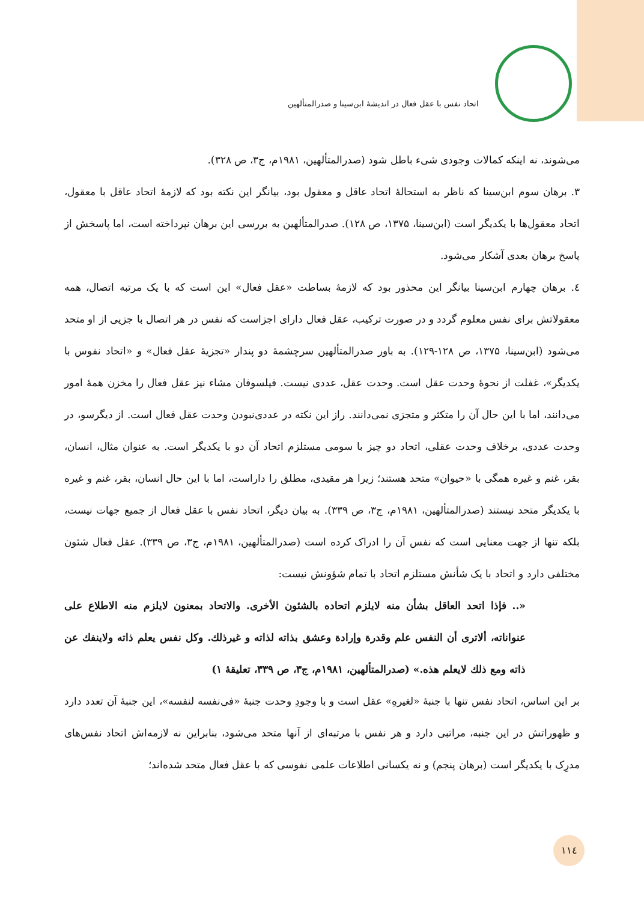اتحاد نفس با عقل فعال در اندیشهٔ ابن‌سینا و صدرالمتألهین
می‌شوند، نه اینکه کمالات وجودی شیء باطل شود (صدرالمتألهین، ۱۹۸۱م، ج۳، ص ۳۲۸).
۳. برهان سوم ابن‌سینا که ناظر به استحالهٔ اتحاد عاقل و معقول بود، بیانگر این نکته بود که لازمهٔ اتحاد عاقل با معقول، اتحاد معقول‌ها با یکدیگر است (ابن‌سینا، ۱۳۷۵، ص ۱۲۸). صدرالمتألهین به بررسی این برهان نپرداخته است، اما پاسخش از پاسخ برهان بعدی آشکار می‌شود.
٤. برهان چهارم ابن‌سینا بیانگر این محذور بود که لازمهٔ بساطت «عقل فعال» این است که با یک مرتبه اتصال، همه معقولاتش برای نفس معلوم گردد و در صورت ترکیب، عقل فعال دارای اجزاست که نفس در هر اتصال با جزیی از او متحد می‌شود (ابن‌سینا، ۱۳۷۵، ص ۱۲۸-۱۲۹). به باور صدرالمتألهین سرچشمهٔ دو پندار «تجزیهٔ عقل فعال» و «اتحاد نفوس با یکدیگر»، غفلت از نحوهٔ وحدت عقل است. وحدت عقل، عددی نیست. فیلسوفان مشاء نیز عقل فعال را مخزن همهٔ امور می‌دانند، اما با این حال آن را متکثر و متجزی نمی‌دانند. راز این نکته در عددی‌نبودن وحدت عقل فعال است. از دیگرسو، در وحدت عددی، برخلاف وحدت عقلی، اتحاد دو چیز با سومی مستلزم اتحاد آن دو با یکدیگر است. به عنوان مثال، انسان، بقر، غنم و غیره همگی با «حیوان» متحد هستند؛ زیرا هر مقیدی، مطلق را داراست، اما با این حال انسان، بقر، غنم و غیره با یکدیگر متحد نیستند (صدرالمتألهین، ۱۹۸۱م، ج۳، ص ۳۳۹). به بیان دیگر، اتحاد نفس با عقل فعال از جمیع جهات نیست، بلکه تنها از جهت معنایی است که نفس آن را ادراک کرده است (صدرالمتألهین، ۱۹۸۱م، ج۳، ص ۳۳۹). عقل فعال شئون مختلفی دارد و اتحاد با یک شأنش مستلزم اتحاد با تمام شؤونش نیست:
«.. فإذا اتحد العاقل بشأن منه لایلزم اتحاده بالشئون الأخری. والاتحاد بمعنون لایلزم منه الاطلاع علی عنواناته، ألاتری أن النفس علم وقدرة وإرادة وعشق بذاته لذاته و غیرذلك. وکل نفس یعلم ذاته ولاینفك عن ذاته ومع ذلك لایعلم هذه.» (صدرالمتألهین، ۱۹۸۱م، ج۳، ص ۳۳۹، تعلیقهٔ ۱)
بر این اساس، اتحاد نفس تنها با جنبهٔ «لغیرهِ» عقل است و با وجودِ وحدت جنبهٔ «فی‌نفسه لنفسه»، این جنبهٔ آن تعدد دارد و ظهوراتش در این جنبه، مراتبی دارد و هر نفس با مرتبه‌ای از آنها متحد می‌شود، بنابراین نه لازمه‌اش اتحاد نفس‌های مدرِک با یکدیگر است (برهان پنجم) و نه یکسانی اطلاعات علمی نفوسی که با عقل فعال متحد شده‌اند؛
۱۱٤